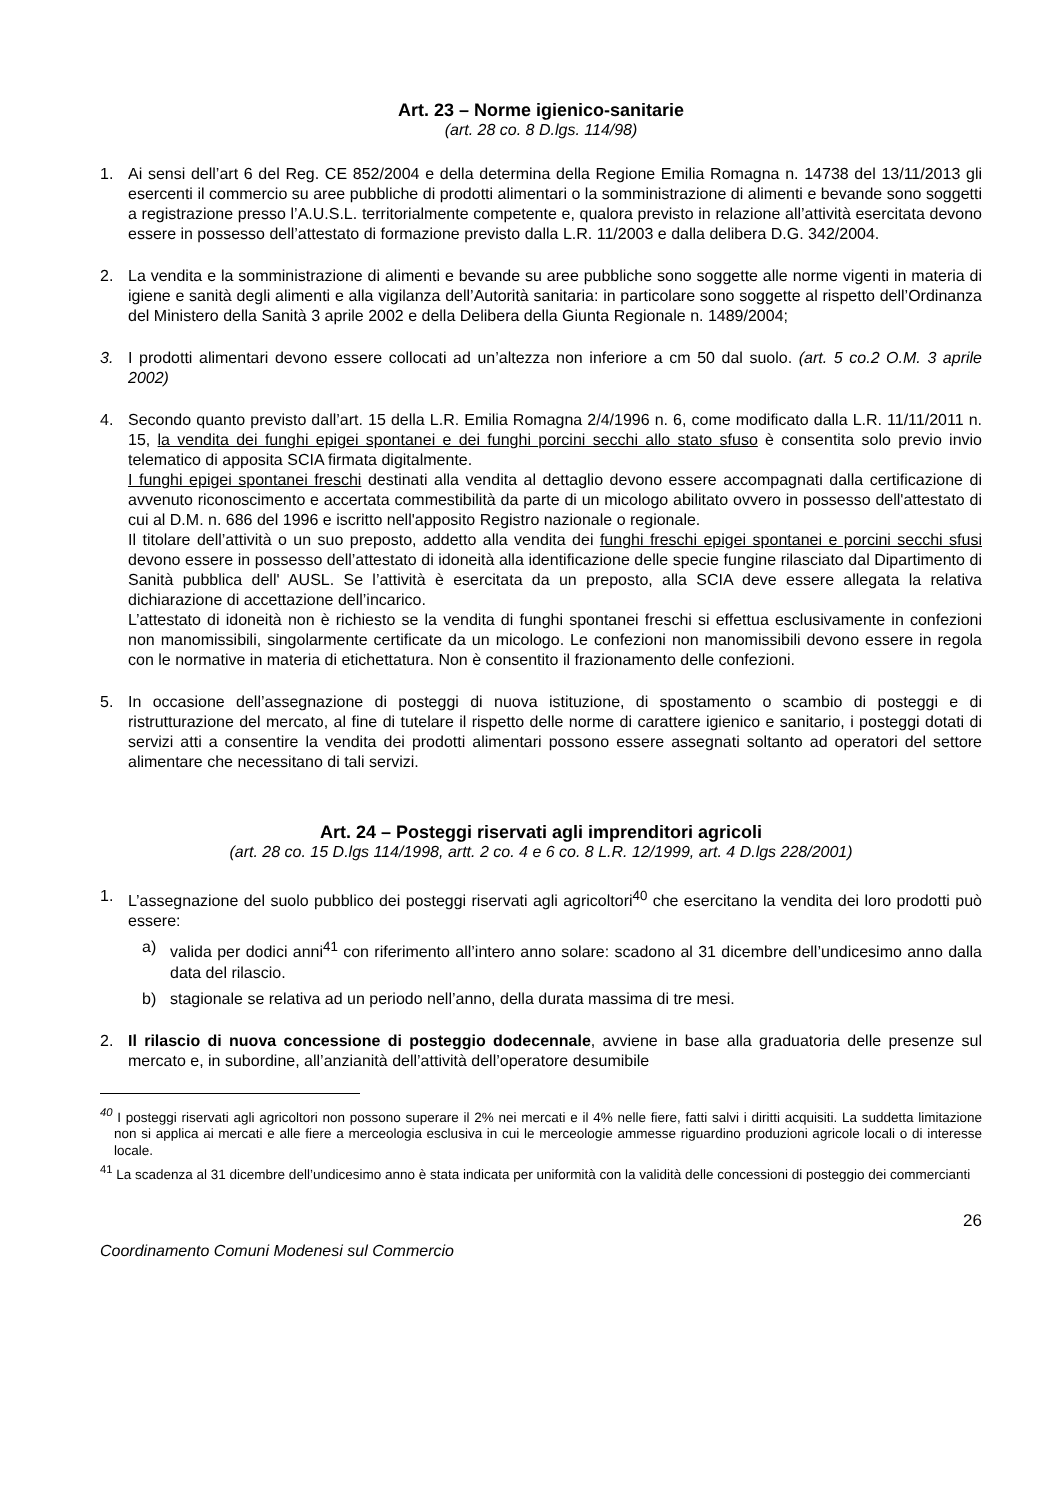Art. 23 – Norme igienico-sanitarie
(art. 28 co. 8 D.lgs. 114/98)
1. Ai sensi dell’art 6 del Reg. CE 852/2004 e della determina della Regione Emilia Romagna n. 14738 del 13/11/2013 gli esercenti il commercio su aree pubbliche di prodotti alimentari o la somministrazione di alimenti e bevande sono soggetti a registrazione presso l’A.U.S.L. territorialmente competente e, qualora previsto in relazione all’attività esercitata devono essere in possesso dell’attestato di formazione previsto dalla L.R. 11/2003 e dalla delibera D.G. 342/2004.
2. La vendita e la somministrazione di alimenti e bevande su aree pubbliche sono soggette alle norme vigenti in materia di igiene e sanità degli alimenti e alla vigilanza dell’Autorità sanitaria: in particolare sono soggette al rispetto dell’Ordinanza del Ministero della Sanità 3 aprile 2002 e della Delibera della Giunta Regionale n. 1489/2004;
3. I prodotti alimentari devono essere collocati ad un’altezza non inferiore a cm 50 dal suolo. (art. 5 co.2 O.M. 3 aprile 2002)
4. Secondo quanto previsto dall’art. 15 della L.R. Emilia Romagna 2/4/1996 n. 6, come modificato dalla L.R. 11/11/2011 n. 15, la vendita dei funghi epigei spontanei e dei funghi porcini secchi allo stato sfuso è consentita solo previo invio telematico di apposita SCIA firmata digitalmente.
I funghi epigei spontanei freschi destinati alla vendita al dettaglio devono essere accompagnati dalla certificazione di avvenuto riconoscimento e accertata commestibilità da parte di un micologo abilitato ovvero in possesso dell'attestato di cui al D.M. n. 686 del 1996 e iscritto nell'apposito Registro nazionale o regionale.
Il titolare dell’attività o un suo preposto, addetto alla vendita dei funghi freschi epigei spontanei e porcini secchi sfusi devono essere in possesso dell’attestato di idoneità alla identificazione delle specie fungine rilasciato dal Dipartimento di Sanità pubblica dell' AUSL. Se l’attività è esercitata da un preposto, alla SCIA deve essere allegata la relativa dichiarazione di accettazione dell’incarico.
L’attestato di idoneità non è richiesto se la vendita di funghi spontanei freschi si effettua esclusivamente in confezioni non manomissibili, singolarmente certificate da un micologo. Le confezioni non manomissibili devono essere in regola con le normative in materia di etichettatura. Non è consentito il frazionamento delle confezioni.
5. In occasione dell’assegnazione di posteggi di nuova istituzione, di spostamento o scambio di posteggi e di ristrutturazione del mercato, al fine di tutelare il rispetto delle norme di carattere igienico e sanitario, i posteggi dotati di servizi atti a consentire la vendita dei prodotti alimentari possono essere assegnati soltanto ad operatori del settore alimentare che necessitano di tali servizi.
Art. 24 – Posteggi riservati agli imprenditori agricoli
(art. 28 co. 15 D.lgs 114/1998, artt. 2 co. 4 e 6 co. 8 L.R. 12/1999, art. 4 D.lgs 228/2001)
1. L’assegnazione del suolo pubblico dei posteggi riservati agli agricoltori<sup>40</sup> che esercitano la vendita dei loro prodotti può essere:
a) valida per dodici anni<sup>41</sup> con riferimento all’intero anno solare: scadono al 31 dicembre dell’undicesimo anno dalla data del rilascio.
b) stagionale se relativa ad un periodo nell’anno, della durata massima di tre mesi.
2. Il rilascio di nuova concessione di posteggio dodecennale, avviene in base alla graduatoria delle presenze sul mercato e, in subordine, all’anzianità dell’attività dell’operatore desumibile
<sup>40</sup> I posteggi riservati agli agricoltori non possono superare il 2% nei mercati e il 4% nelle fiere, fatti salvi i diritti acquisiti. La suddetta limitazione non si applica ai mercati e alle fiere a merceologia esclusiva in cui le merceologie ammesse riguardino produzioni agricole locali o di interesse locale.
<sup>41</sup> La scadenza al 31 dicembre dell’undicesimo anno è stata indicata per uniformità con la validità delle concessioni di posteggio dei commercianti
26
Coordinamento Comuni Modenesi sul Commercio